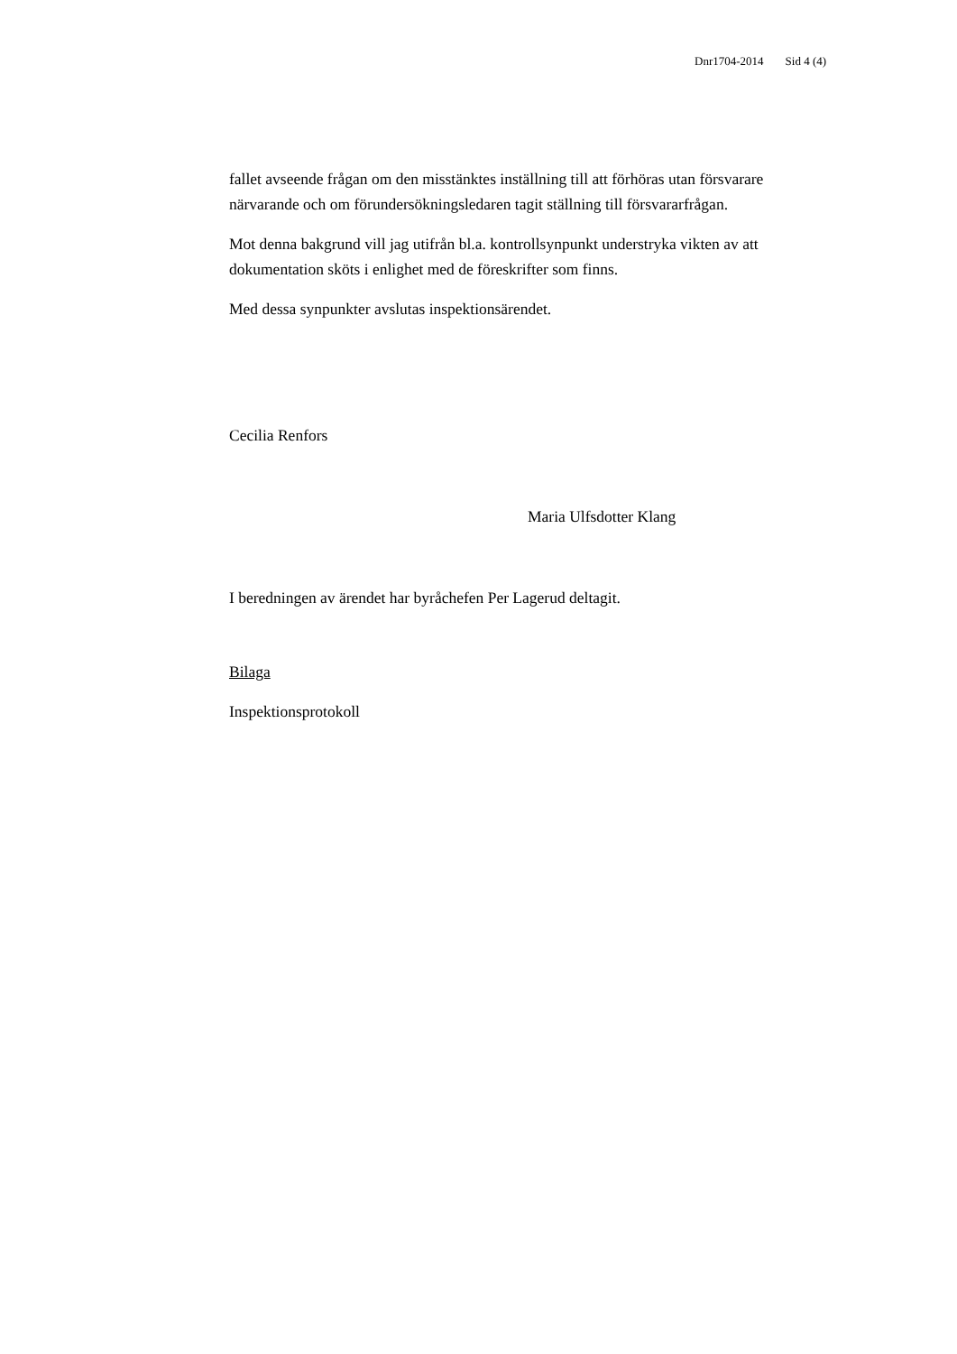Dnr1704-2014 Sid 4 (4)
fallet avseende frågan om den misstänktes inställning till att förhöras utan försvarare närvarande och om förundersökningsledaren tagit ställning till försvararfrågan.
Mot denna bakgrund vill jag utifrån bl.a. kontrollsynpunkt understryka vikten av att dokumentation sköts i enlighet med de föreskrifter som finns.
Med dessa synpunkter avslutas inspektionsärendet.
Cecilia Renfors
Maria Ulfsdotter Klang
I beredningen av ärendet har byråchefen Per Lagerud deltagit.
Bilaga
Inspektionsprotokoll